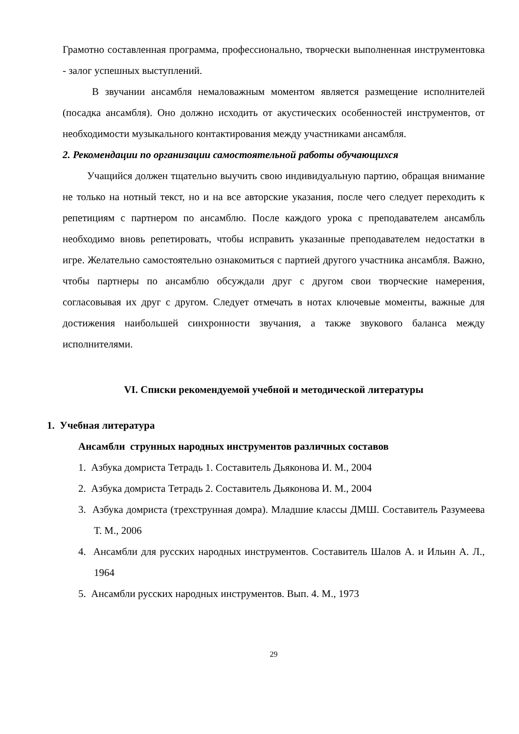Грамотно составленная программа, профессионально, творчески выполненная инструментовка - залог успешных выступлений.
В звучании ансамбля немаловажным моментом является размещение исполнителей (посадка ансамбля). Оно должно исходить от акустических особенностей инструментов, от необходимости музыкального контактирования между участниками ансамбля.
2. Рекомендации по организации самостоятельной работы обучающихся
Учащийся должен тщательно выучить свою индивидуальную партию, обращая внимание не только на нотный текст, но и на все авторские указания, после чего следует переходить к репетициям с партнером по ансамблю. После каждого урока с преподавателем ансамбль необходимо вновь репетировать, чтобы исправить указанные преподавателем недостатки в игре. Желательно самостоятельно ознакомиться с партией другого участника ансамбля. Важно, чтобы партнеры по ансамблю обсуждали друг с другом свои творческие намерения, согласовывая их друг с другом. Следует отмечать в нотах ключевые моменты, важные для достижения наибольшей синхронности звучания, а также звукового баланса между исполнителями.
VI. Списки рекомендуемой учебной и методической литературы
1. Учебная литература
Ансамбли струнных народных инструментов различных составов
1. Азбука домриста Тетрадь 1. Составитель Дьяконова И. М., 2004
2. Азбука домриста Тетрадь 2. Составитель Дьяконова И. М., 2004
3. Азбука домриста (трехструнная домра). Младшие классы ДМШ. Составитель Разумеева Т. М., 2006
4. Ансамбли для русских народных инструментов. Составитель Шалов А. и Ильин А. Л., 1964
5. Ансамбли русских народных инструментов. Вып. 4. М., 1973
29